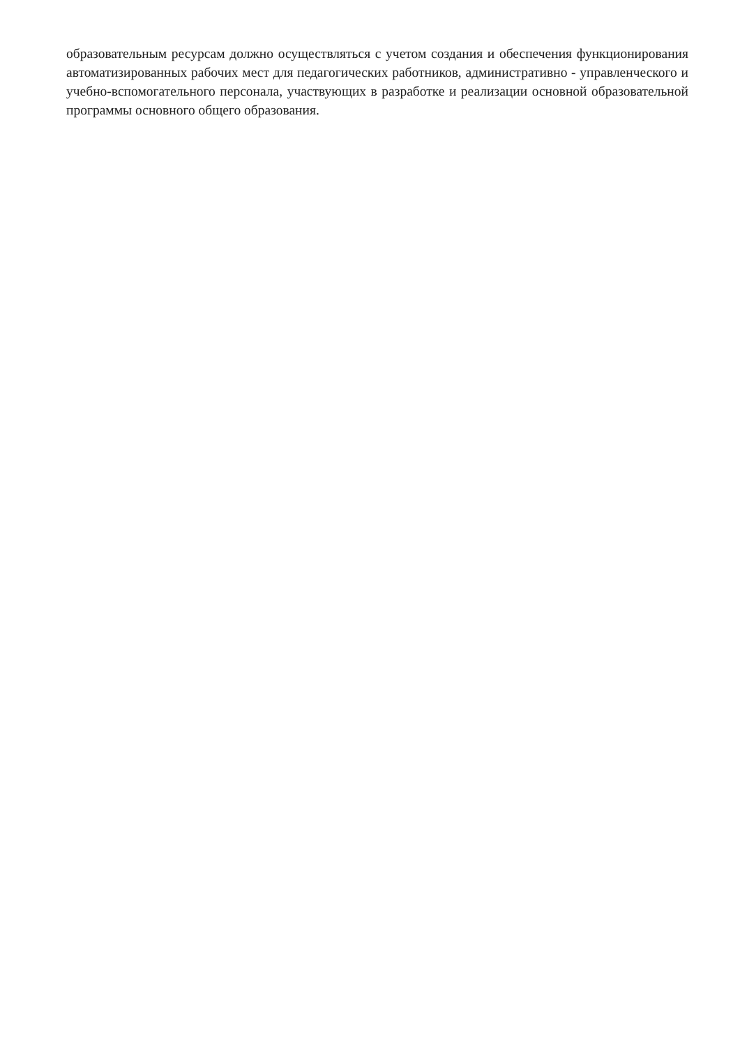образовательным ресурсам должно осуществляться с учетом создания и обеспечения функционирования автоматизированных рабочих мест для педагогических работников, административно - управленческого и учебно-вспомогательного персонала, участвующих в разработке и реализации основной образовательной программы основного общего образования.